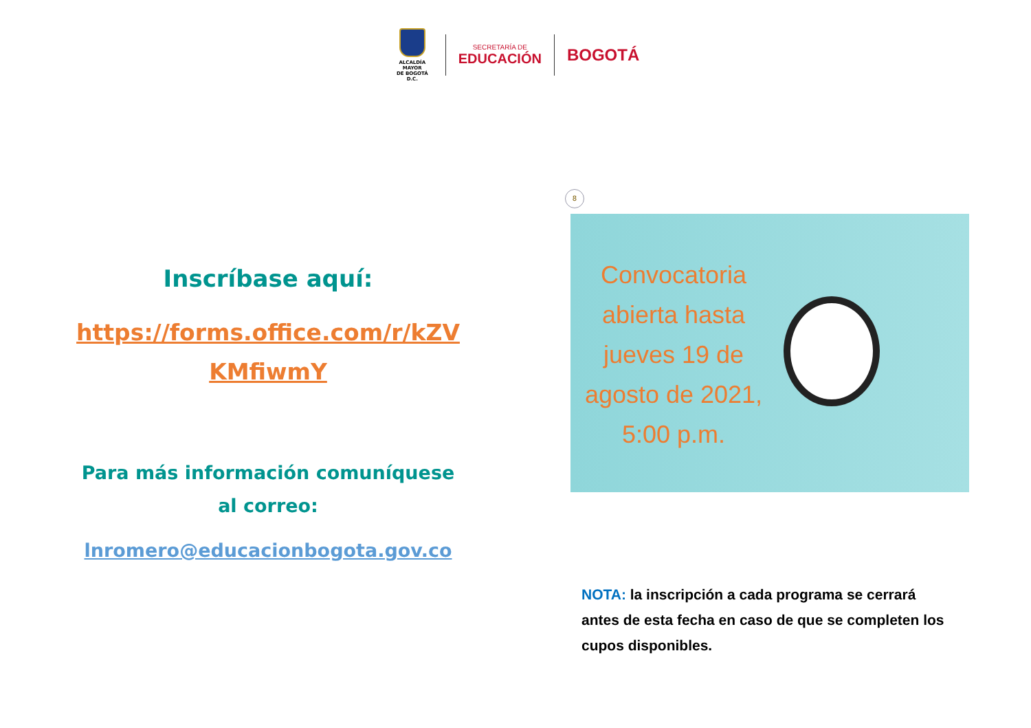ALCALDÍA MAYOR
DE BOGOTÁ D.C.
SECRETARÍA DE
EDUCACIÓN
BOGOTÁ
Inscríbase aquí:
https://forms.office.com/r/kZV
KMfiwmY
Para más información comuníquese
al correo:
lnromero@educacionbogota.gov.co
8
Convocatoria abierta hasta jueves 19 de agosto de 2021, 5:00 p.m.
NOTA: la inscripción a cada programa se cerrará antes de esta fecha en caso de que se completen los cupos disponibles.